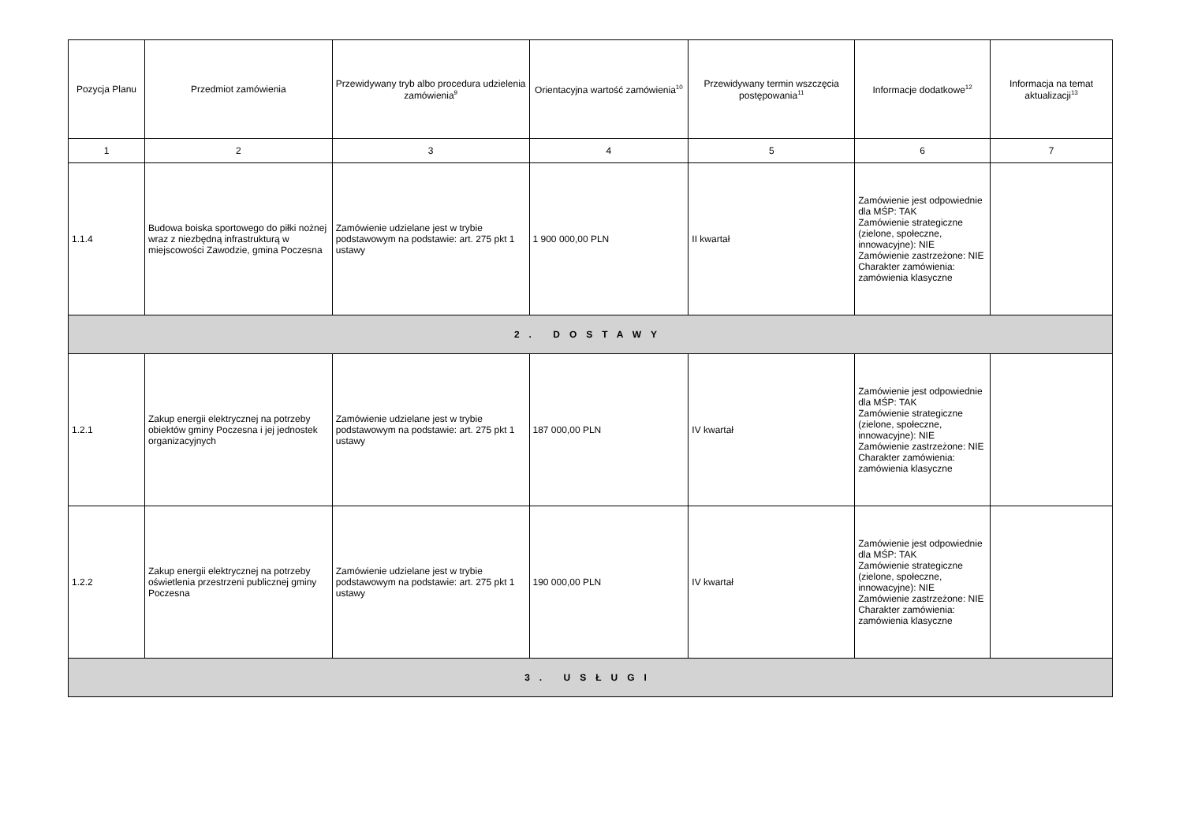| Pozycja Planu | Przedmiot zamówienia | Przewidywany tryb albo procedura udzielenia zamówienia<sup>9</sup> | Orientacyjna wartość zamówienia<sup>10</sup> | Przewidywany termin wszczęcia postępowania<sup>11</sup> | Informacje dodatkowe<sup>12</sup> | Informacja na temat aktualizacji<sup>13</sup> |
| --- | --- | --- | --- | --- | --- | --- |
| 1 | 2 | 3 | 4 | 5 | 6 | 7 |
| 1.1.4 | Budowa boiska sportowego do piłki nożnej wraz z niezbędną infrastrukturą w miejscowości Zawodzie, gmina Poczesna | Zamówienie udzielane jest w trybie podstawowym na podstawie: art. 275 pkt 1 ustawy | 1 900 000,00 PLN | II kwartał | Zamówienie jest odpowiednie dla MŚP: TAK Zamówienie strategiczne (zielone, społeczne, innowacyjne): NIE Zamówienie zastrzeżone: NIE Charakter zamówienia: zamówienia klasyczne | |
| 2. DOSTAWY | | | | | | |
| 1.2.1 | Zakup energii elektrycznej na potrzeby obiektów gminy Poczesna i jej jednostek organizacyjnych | Zamówienie udzielane jest w trybie podstawowym na podstawie: art. 275 pkt 1 ustawy | 187 000,00 PLN | IV kwartał | Zamówienie jest odpowiednie dla MŚP: TAK Zamówienie strategiczne (zielone, społeczne, innowacyjne): NIE Zamówienie zastrzeżone: NIE Charakter zamówienia: zamówienia klasyczne | |
| 1.2.2 | Zakup energii elektrycznej na potrzeby oświetlenia przestrzeni publicznej gminy Poczesna | Zamówienie udzielane jest w trybie podstawowym na podstawie: art. 275 pkt 1 ustawy | 190 000,00 PLN | IV kwartał | Zamówienie jest odpowiednie dla MŚP: TAK Zamówienie strategiczne (zielone, społeczne, innowacyjne): NIE Zamówienie zastrzeżone: NIE Charakter zamówienia: zamówienia klasyczne | |
| 3. USŁUGI | | | | | | |